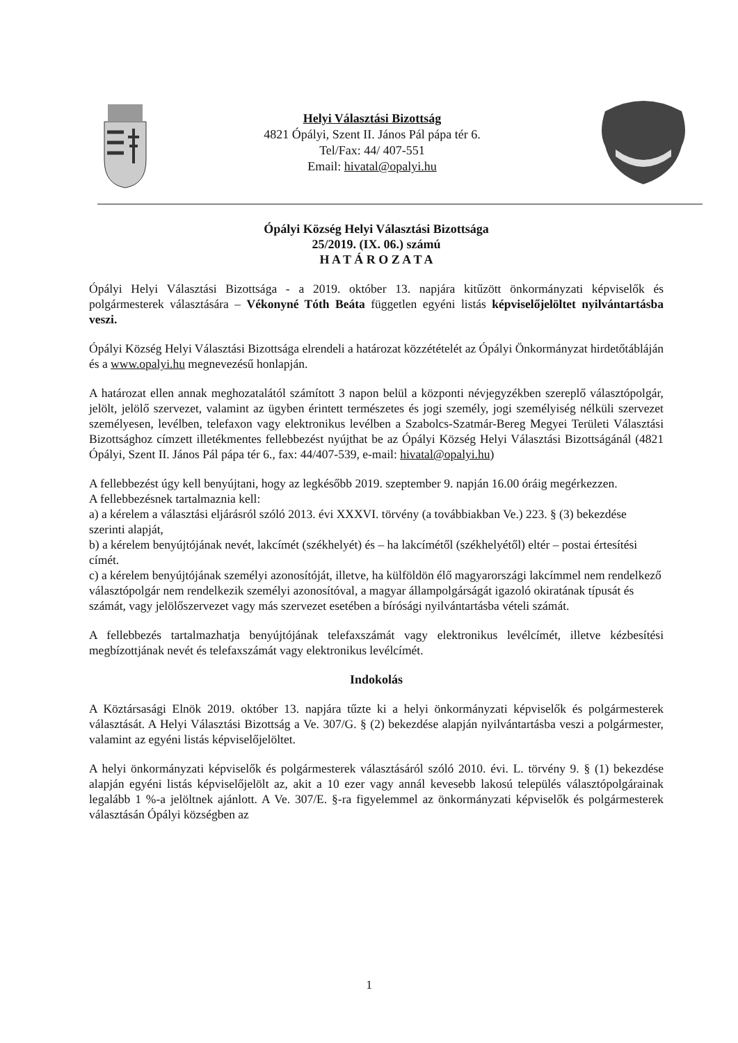Helyi Választási Bizottság
4821 Ópályi, Szent II. János Pál pápa tér 6.
Tel/Fax: 44/ 407-551
Email: hivatal@opalyi.hu
Ópályi Község Helyi Választási Bizottsága
25/2019. (IX. 06.) számú
H A T Á R O Z A T A
Ópályi Helyi Választási Bizottsága - a 2019. október 13. napjára kitűzött önkormányzati képviselők és polgármesterek választására – Vékonyné Tóth Beáta független egyéni listás képviselőjelöltet nyilvántartásba veszi.
Ópályi Község Helyi Választási Bizottsága elrendeli a határozat közzétételét az Ópályi Önkormányzat hirdetőtábláján és a www.opalyi.hu megnevezésű honlapján.
A határozat ellen annak meghozatalától számított 3 napon belül a központi névjegyzékben szereplő választópolgár, jelölt, jelölő szervezet, valamint az ügyben érintett természetes és jogi személy, jogi személyiség nélküli szervezet személyesen, levélben, telefaxon vagy elektronikus levélben a Szabolcs-Szatmár-Bereg Megyei Területi Választási Bizottsághoz címzett illetékmentes fellebbezést nyújthat be az Ópályi Község Helyi Választási Bizottságánál (4821 Ópályi, Szent II. János Pál pápa tér 6., fax: 44/407-539, e-mail: hivatal@opalyi.hu)
A fellebbezést úgy kell benyújtani, hogy az legkésőbb 2019. szeptember 9. napján 16.00 óráig megérkezzen.
A fellebbezésnek tartalmaznia kell:
a) a kérelem a választási eljárásról szóló 2013. évi XXXVI. törvény (a továbbiakban Ve.) 223. § (3) bekezdése szerinti alapját,
b) a kérelem benyújtójának nevét, lakcímét (székhelyét) és – ha lakcímétől (székhelyétől) eltér – postai értesítési címét.
c) a kérelem benyújtójának személyi azonosítóját, illetve, ha külföldön élő magyarországi lakcímmel nem rendelkező választópolgár nem rendelkezik személyi azonosítóval, a magyar állampolgárságát igazoló okiratának típusát és számát, vagy jelölőszervezet vagy más szervezet esetében a bírósági nyilvántartásba vételi számát.
A fellebbezés tartalmazhatja benyújtójának telefaxszámát vagy elektronikus levélcímét, illetve kézbesítési megbízottjának nevét és telefaxszámát vagy elektronikus levélcímét.
Indokolás
A Köztársasági Elnök 2019. október 13. napjára tűzte ki a helyi önkormányzati képviselők és polgármesterek választását. A Helyi Választási Bizottság a Ve. 307/G. § (2) bekezdése alapján nyilvántartásba veszi a polgármester, valamint az egyéni listás képviselőjelöltet.
A helyi önkormányzati képviselők és polgármesterek választásáról szóló 2010. évi. L. törvény 9. § (1) bekezdése alapján egyéni listás képviselőjelölt az, akit a 10 ezer vagy annál kevesebb lakosú település választópolgárainak legalább 1 %-a jelöltnek ajánlott. A Ve. 307/E. §-ra figyelemmel az önkormányzati képviselők és polgármesterek választásán Ópályi községben az
1